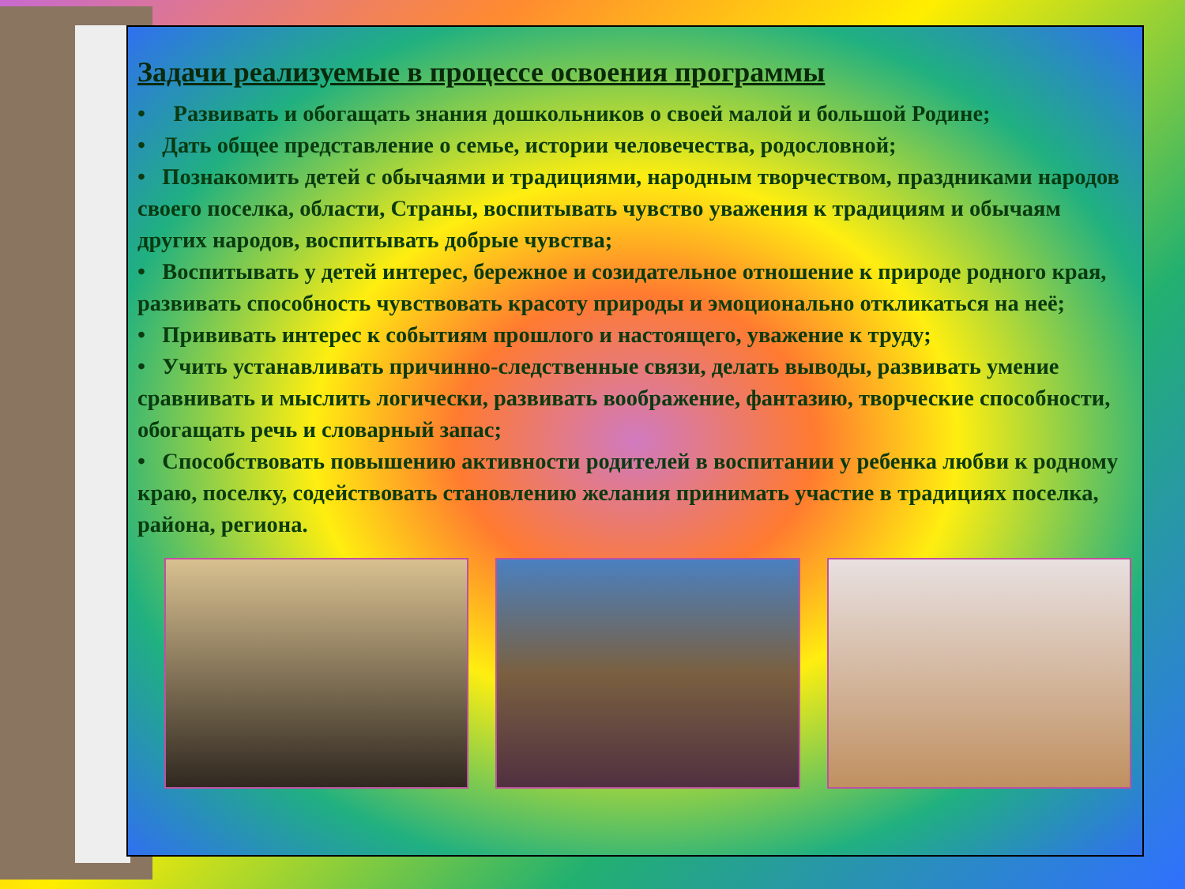Задачи реализуемые в процессе освоения программы
• Развивать и обогащать знания дошкольников о своей малой и большой Родине;
• Дать общее представление о семье, истории человечества, родословной;
• Познакомить детей с обычаями и традициями, народным творчеством, праздниками народов своего поселка, области, Страны, воспитывать чувство уважения к традициям и обычаям других народов, воспитывать добрые чувства;
• Воспитывать у детей интерес, бережное и созидательное отношение к природе родного края, развивать способность чувствовать красоту природы и эмоционально откликаться на неё;
• Прививать интерес к событиям прошлого и настоящего, уважение к труду;
• Учить устанавливать причинно-следственные связи, делать выводы, развивать умение сравнивать и мыслить логически, развивать воображение, фантазию, творческие способности, обогащать речь и словарный запас;
• Способствовать повышению активности родителей в воспитании у ребенка любви к родному краю, поселку, содействовать становлению желания принимать участие в традициях поселка, района, региона.